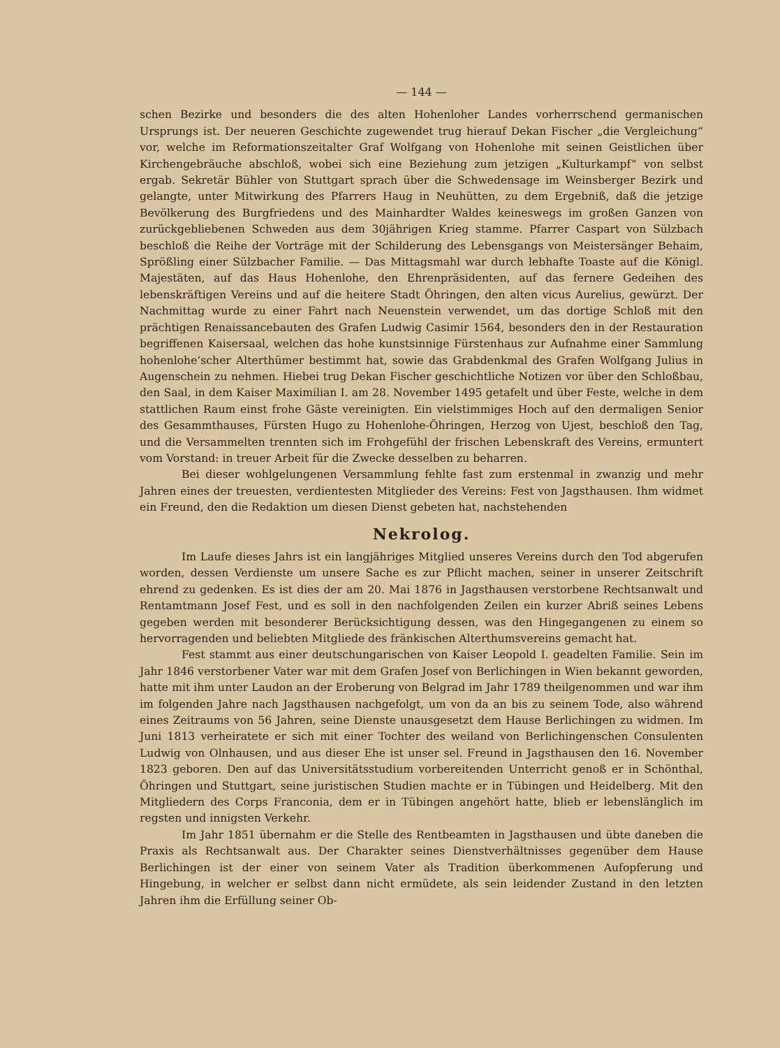— 144 —
schen Bezirke und besonders die des alten Hohenloher Landes vorherrschend germanischen Ursprungs ist. Der neueren Geschichte zugewendet trug hierauf Dekan Fischer „die Vergleichung“ vor, welche im Reformationszeitalter Graf Wolfgang von Hohenlohe mit seinen Geistlichen über Kirchengebräuche abschloß, wobei sich eine Beziehung zum jetzigen „Kulturkampf“ von selbst ergab. Sekretär Bühler von Stuttgart sprach über die Schwedensage im Weinsberger Bezirk und gelangte, unter Mitwirkung des Pfarrers Haug in Neuhütten, zu dem Ergebniß, daß die jetzige Bevölkerung des Burgfriedens und des Mainhardter Waldes keineswegs im großen Ganzen von zurückgebliebenen Schweden aus dem 30jährigen Krieg stamme. Pfarrer Caspart von Sülzbach beschloß die Reihe der Vorträge mit der Schilderung des Lebensgangs von Meistersänger Behaim, Sprößling einer Sülzbacher Familie. — Das Mittagsmahl war durch lebhafte Toaste auf die Königl. Majestäten, auf das Haus Hohenlohe, den Ehrenpräsidenten, auf das fernere Gedeihen des lebenskräftigen Vereins und auf die heitere Stadt Öhringen, den alten vicus Aurelius, gewürzt. Der Nachmittag wurde zu einer Fahrt nach Neuenstein verwendet, um das dortige Schloß mit den prächtigen Renaissancebauten des Grafen Ludwig Casimir 1564, besonders den in der Restauration begriffenen Kaisersaal, welchen das hohe kunstsinnige Fürstenhaus zur Aufnahme einer Sammlung hohenlohe’scher Alterthümer bestimmt hat, sowie das Grabdenkmal des Grafen Wolfgang Julius in Augenschein zu nehmen. Hiebei trug Dekan Fischer geschichtliche Notizen vor über den Schloßbau, den Saal, in dem Kaiser Maximilian I. am 28. November 1495 getafelt und über Feste, welche in dem stattlichen Raum einst frohe Gäste vereinigten. Ein vielstimmiges Hoch auf den dermaligen Senior des Gesammthauses, Fürsten Hugo zu Hohenlohe-Öhringen, Herzog von Ujest, beschloß den Tag, und die Versammelten trennten sich im Frohgefühl der frischen Lebenskraft des Vereins, ermuntert vom Vorstand: in treuer Arbeit für die Zwecke desselben zu beharren.
Bei dieser wohlgelungenen Versammlung fehlte fast zum erstenmal in zwanzig und mehr Jahren eines der treuesten, verdientesten Mitglieder des Vereins: Fest von Jagsthausen. Ihm widmet ein Freund, den die Redaktion um diesen Dienst gebeten hat, nachstehenden
Nekrolog.
Im Laufe dieses Jahrs ist ein langjähriges Mitglied unseres Vereins durch den Tod abgerufen worden, dessen Verdienste um unsere Sache es zur Pflicht machen, seiner in unserer Zeitschrift ehrend zu gedenken. Es ist dies der am 20. Mai 1876 in Jagsthausen verstorbene Rechtsanwalt und Rentamtmann Josef Fest, und es soll in den nachfolgenden Zeilen ein kurzer Abriß seines Lebens gegeben werden mit besonderer Berücksichtigung dessen, was den Hingegangenen zu einem so hervorragenden und beliebten Mitgliede des fränkischen Alterthumsvereins gemacht hat.
Fest stammt aus einer deutschungarischen von Kaiser Leopold I. geadelten Familie. Sein im Jahr 1846 verstorbener Vater war mit dem Grafen Josef von Berlichingen in Wien bekannt geworden, hatte mit ihm unter Laudon an der Eroberung von Belgrad im Jahr 1789 theilgenommen und war ihm im folgenden Jahre nach Jagsthausen nachgefolgt, um von da an bis zu seinem Tode, also während eines Zeitraums von 56 Jahren, seine Dienste unausgesetzt dem Hause Berlichingen zu widmen. Im Juni 1813 verheiratete er sich mit einer Tochter des weiland von Berlichingenschen Consulenten Ludwig von Olnhausen, und aus dieser Ehe ist unser sel. Freund in Jagsthausen den 16. November 1823 geboren. Den auf das Universitätsstudium vorbereitenden Unterricht genoß er in Schönthal, Öhringen und Stuttgart, seine juristischen Studien machte er in Tübingen und Heidelberg. Mit den Mitgliedern des Corps Franconia, dem er in Tübingen angehört hatte, blieb er lebenslänglich im regsten und innigsten Verkehr.
Im Jahr 1851 übernahm er die Stelle des Rentbeamten in Jagsthausen und übte daneben die Praxis als Rechtsanwalt aus. Der Charakter seines Dienstverhältnisses gegenüber dem Hause Berlichingen ist der einer von seinem Vater als Tradition überkommenen Aufopferung und Hingebung, in welcher er selbst dann nicht ermüdete, als sein leidender Zustand in den letzten Jahren ihm die Erfüllung seiner Ob-